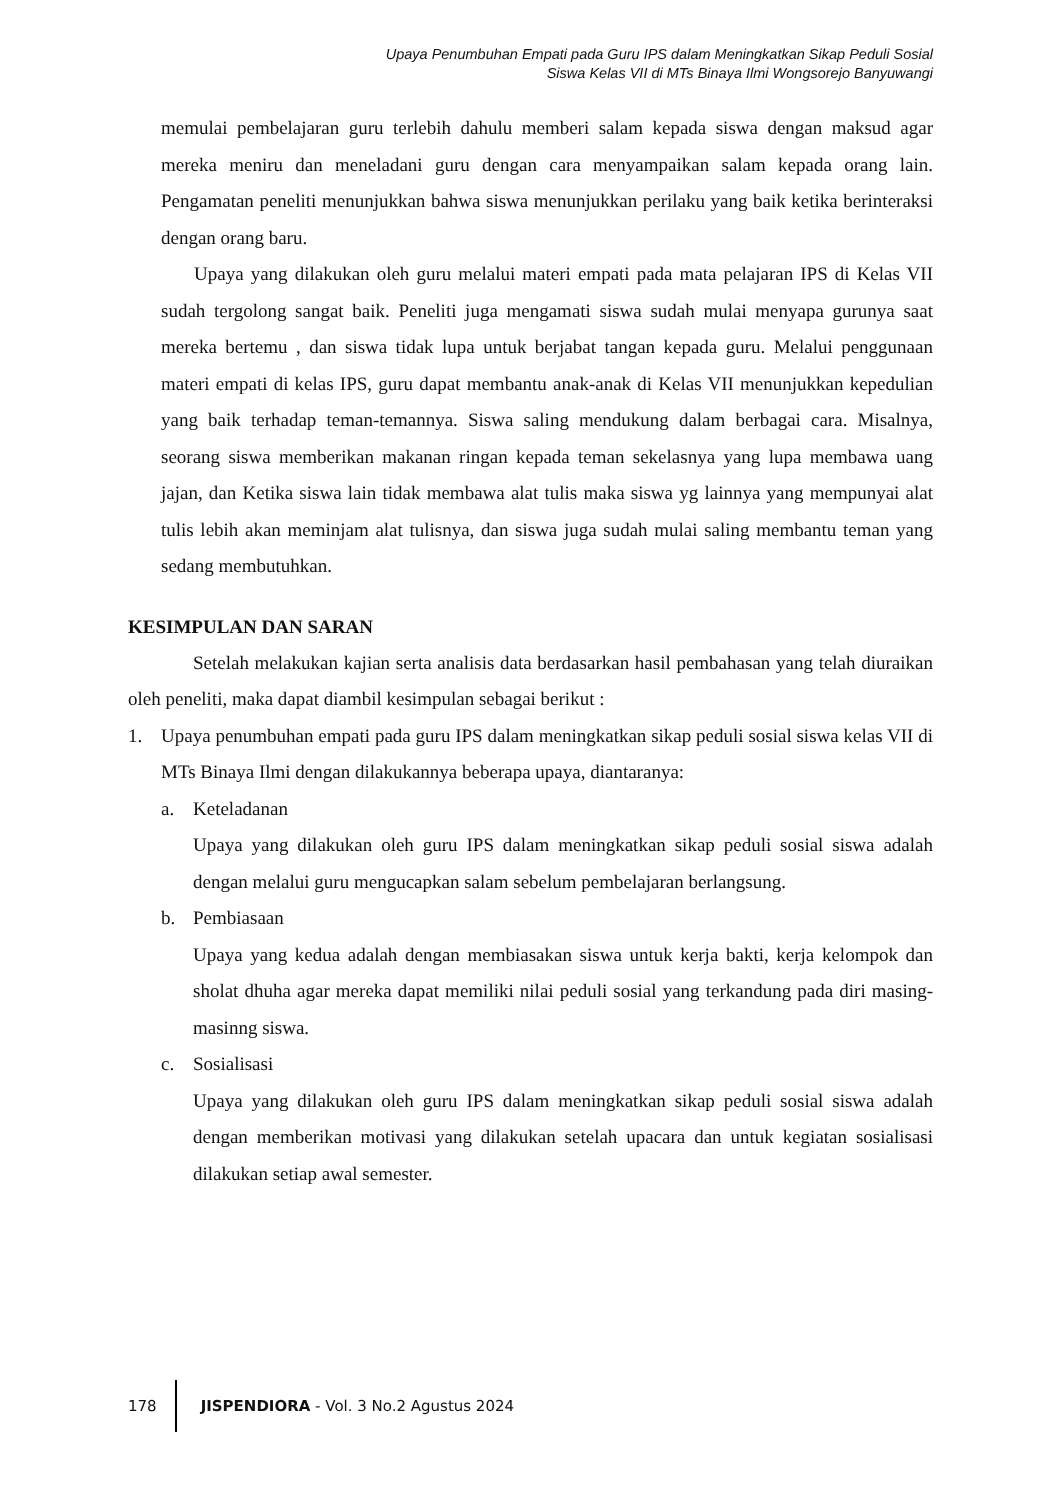Upaya Penumbuhan Empati pada Guru IPS dalam Meningkatkan Sikap Peduli Sosial
Siswa Kelas VII di MTs Binaya Ilmi Wongsorejo Banyuwangi
memulai pembelajaran guru terlebih dahulu memberi salam kepada siswa dengan maksud agar mereka meniru dan meneladani guru dengan cara menyampaikan salam kepada orang lain. Pengamatan peneliti menunjukkan bahwa siswa menunjukkan perilaku yang baik ketika berinteraksi dengan orang baru.
Upaya yang dilakukan oleh guru melalui materi empati pada mata pelajaran IPS di Kelas VII sudah tergolong sangat baik. Peneliti juga mengamati siswa sudah mulai menyapa gurunya saat mereka bertemu , dan siswa tidak lupa untuk berjabat tangan kepada guru. Melalui penggunaan materi empati di kelas IPS, guru dapat membantu anak-anak di Kelas VII menunjukkan kepedulian yang baik terhadap teman-temannya. Siswa saling mendukung dalam berbagai cara. Misalnya, seorang siswa memberikan makanan ringan kepada teman sekelasnya yang lupa membawa uang jajan, dan Ketika siswa lain tidak membawa alat tulis maka siswa yg lainnya yang mempunyai alat tulis lebih akan meminjam alat tulisnya, dan siswa juga sudah mulai saling membantu teman yang sedang membutuhkan.
KESIMPULAN DAN SARAN
Setelah melakukan kajian serta analisis data berdasarkan hasil pembahasan yang telah diuraikan oleh peneliti, maka dapat diambil kesimpulan sebagai berikut :
1. Upaya penumbuhan empati pada guru IPS dalam meningkatkan sikap peduli sosial siswa kelas VII di MTs Binaya Ilmi dengan dilakukannya beberapa upaya, diantaranya:
a. Keteladanan
Upaya yang dilakukan oleh guru IPS dalam meningkatkan sikap peduli sosial siswa adalah dengan melalui guru mengucapkan salam sebelum pembelajaran berlangsung.
b. Pembiasaan
Upaya yang kedua adalah dengan membiasakan siswa untuk kerja bakti, kerja kelompok dan sholat dhuha agar mereka dapat memiliki nilai peduli sosial yang terkandung pada diri masing-masinng siswa.
c. Sosialisasi
Upaya yang dilakukan oleh guru IPS dalam meningkatkan sikap peduli sosial siswa adalah dengan memberikan motivasi yang dilakukan setelah upacara dan untuk kegiatan sosialisasi dilakukan setiap awal semester.
178 JISPENDIORA - Vol. 3 No.2 Agustus 2024